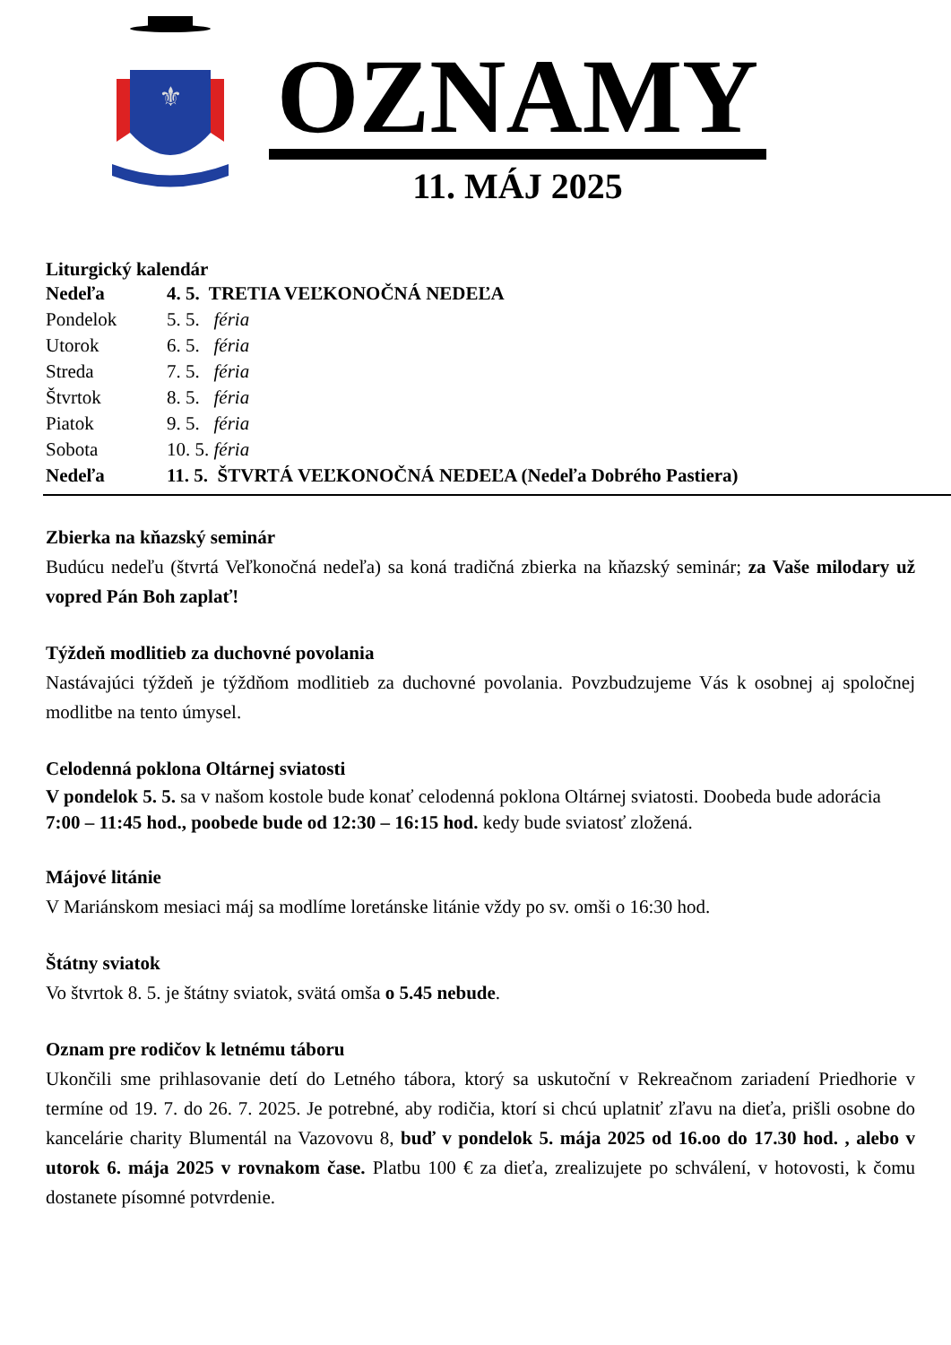⚜
OZNAMY
11. MÁJ 2025
Liturgický kalendár
| Nedeľa | 4. 5. TRETIA VEĽKONOČNÁ NEDEĽA |
| Pondelok | 5. 5. féria |
| Utorok | 6. 5. féria |
| Streda | 7. 5. féria |
| Štvrtok | 8. 5. féria |
| Piatok | 9. 5. féria |
| Sobota | 10. 5. féria |
| Nedeľa | 11. 5. ŠTVRTÁ VEĽKONOČNÁ NEDEĽA (Nedeľa Dobrého Pastiera) |
Zbierka na kňazský seminár
Budúcu nedeľu (štvrtá Veľkonočná nedeľa) sa koná tradičná zbierka na kňazský seminár; za Vaše milodary už vopred Pán Boh zaplať!
Týždeň modlitieb za duchovné povolania
Nastávajúci týždeň je týždňom modlitieb za duchovné povolania. Povzbudzujeme Vás k osobnej aj spoločnej modlitbe na tento úmysel.
Celodenná poklona Oltárnej sviatosti
V pondelok 5. 5. sa v našom kostole bude konať celodenná poklona Oltárnej sviatosti. Doobeda bude adorácia 7:00 – 11:45 hod., poobede bude od 12:30 – 16:15 hod. kedy bude sviatosť zložená.
Májové litánie
V Mariánskom mesiaci máj sa modlíme loretánske litánie vždy po sv. omši o 16:30 hod.
Štátny sviatok
Vo štvrtok 8. 5. je štátny sviatok, svätá omša o 5.45 nebude.
Oznam pre rodičov k letnému táboru
Ukončili sme prihlasovanie detí do Letného tábora, ktorý sa uskutoční v Rekreačnom zariadení Priedhorie v termíne od 19. 7. do 26. 7. 2025. Je potrebné, aby rodičia, ktorí si chcú uplatniť zľavu na dieťa, prišli osobne do kancelárie charity Blumentál na Vazovovu 8, buď v pondelok 5. mája 2025 od 16.oo do 17.30 hod. , alebo v utorok 6. mája 2025 v rovnakom čase. Platbu 100 € za dieťa, zrealizujete po schválení, v hotovosti, k čomu dostanete písomné potvrdenie.